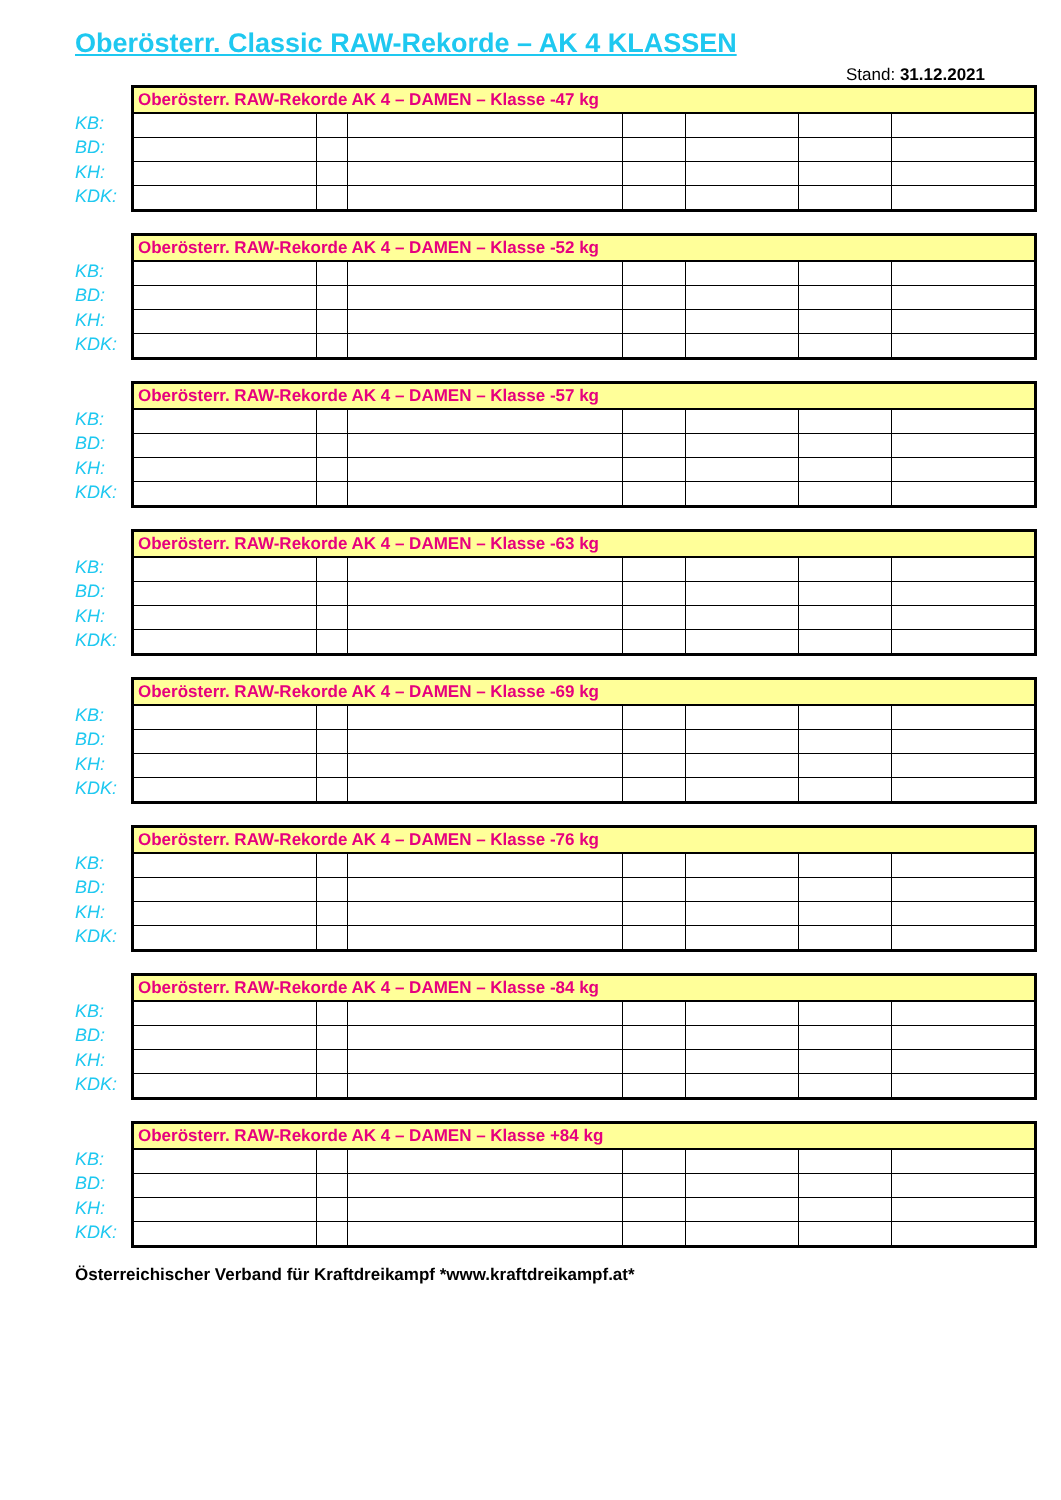Oberösterr. Classic RAW-Rekorde – AK 4 KLASSEN
Stand: 31.12.2021
KB:
BD:
KH:
KDK:
| Oberösterr. RAW-Rekorde AK 4 – DAMEN – Klasse -47 kg | | | | | | |
| --- | --- | --- | --- | --- | --- | --- |
KB:
BD:
KH:
KDK:
| Oberösterr. RAW-Rekorde AK 4 – DAMEN – Klasse -52 kg | | | | | | |
| --- | --- | --- | --- | --- | --- | --- |
KB:
BD:
KH:
KDK:
| Oberösterr. RAW-Rekorde AK 4 – DAMEN – Klasse -57 kg | | | | | | |
| --- | --- | --- | --- | --- | --- | --- |
KB:
BD:
KH:
KDK:
| Oberösterr. RAW-Rekorde AK 4 – DAMEN – Klasse -63 kg | | | | | | |
| --- | --- | --- | --- | --- | --- | --- |
KB:
BD:
KH:
KDK:
| Oberösterr. RAW-Rekorde AK 4 – DAMEN – Klasse -69 kg | | | | | | |
| --- | --- | --- | --- | --- | --- | --- |
KB:
BD:
KH:
KDK:
| Oberösterr. RAW-Rekorde AK 4 – DAMEN – Klasse -76 kg | | | | | | |
| --- | --- | --- | --- | --- | --- | --- |
KB:
BD:
KH:
KDK:
| Oberösterr. RAW-Rekorde AK 4 – DAMEN – Klasse -84 kg | | | | | | |
| --- | --- | --- | --- | --- | --- | --- |
KB:
BD:
KH:
KDK:
| Oberösterr. RAW-Rekorde AK 4 – DAMEN – Klasse +84 kg | | | | | | |
| --- | --- | --- | --- | --- | --- | --- |
Österreichischer Verband für Kraftdreikampf *www.kraftdreikampf.at*